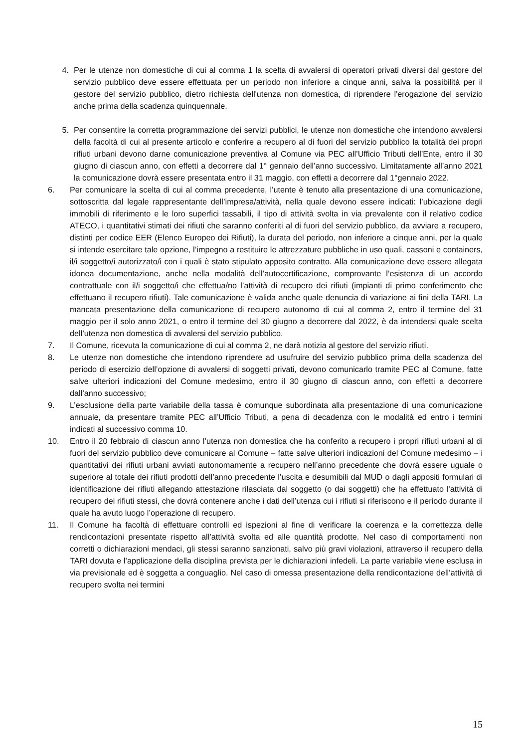4. Per le utenze non domestiche di cui al comma 1 la scelta di avvalersi di operatori privati diversi dal gestore del servizio pubblico deve essere effettuata per un periodo non inferiore a cinque anni, salva la possibilità per il gestore del servizio pubblico, dietro richiesta dell'utenza non domestica, di riprendere l'erogazione del servizio anche prima della scadenza quinquennale.
5. Per consentire la corretta programmazione dei servizi pubblici, le utenze non domestiche che intendono avvalersi della facoltà di cui al presente articolo e conferire a recupero al di fuori del servizio pubblico la totalità dei propri rifiuti urbani devono darne comunicazione preventiva al Comune via PEC all’Ufficio Tributi dell’Ente, entro il 30 giugno di ciascun anno, con effetti a decorrere dal 1° gennaio dell’anno successivo. Limitatamente all’anno 2021 la comunicazione dovrà essere presentata entro il 31 maggio, con effetti a decorrere dal 1°gennaio 2022.
6. Per comunicare la scelta di cui al comma precedente, l’utente è tenuto alla presentazione di una comunicazione, sottoscritta dal legale rappresentante dell’impresa/attività, nella quale devono essere indicati: l’ubicazione degli immobili di riferimento e le loro superfici tassabili, il tipo di attività svolta in via prevalente con il relativo codice ATECO, i quantitativi stimati dei rifiuti che saranno conferiti al di fuori del servizio pubblico, da avviare a recupero, distinti per codice EER (Elenco Europeo dei Rifiuti), la durata del periodo, non inferiore a cinque anni, per la quale si intende esercitare tale opzione, l’impegno a restituire le attrezzature pubbliche in uso quali, cassoni e containers, il/i soggetto/i autorizzato/i con i quali è stato stipulato apposito contratto. Alla comunicazione deve essere allegata idonea documentazione, anche nella modalità dell’autocertificazione, comprovante l’esistenza di un accordo contrattuale con il/i soggetto/i che effettua/no l’attività di recupero dei rifiuti (impianti di primo conferimento che effettuano il recupero rifiuti). Tale comunicazione è valida anche quale denuncia di variazione ai fini della TARI. La mancata presentazione della comunicazione di recupero autonomo di cui al comma 2, entro il termine del 31 maggio per il solo anno 2021, o entro il termine del 30 giugno a decorrere dal 2022, è da intendersi quale scelta dell’utenza non domestica di avvalersi del servizio pubblico.
7. Il Comune, ricevuta la comunicazione di cui al comma 2, ne darà notizia al gestore del servizio rifiuti.
8. Le utenze non domestiche che intendono riprendere ad usufruire del servizio pubblico prima della scadenza del periodo di esercizio dell’opzione di avvalersi di soggetti privati, devono comunicarlo tramite PEC al Comune, fatte salve ulteriori indicazioni del Comune medesimo, entro il 30 giugno di ciascun anno, con effetti a decorrere dall’anno successivo;
9. L’esclusione della parte variabile della tassa è comunque subordinata alla presentazione di una comunicazione annuale, da presentare tramite PEC all’Ufficio Tributi, a pena di decadenza con le modalità ed entro i termini indicati al successivo comma 10.
10. Entro il 20 febbraio di ciascun anno l’utenza non domestica che ha conferito a recupero i propri rifiuti urbani al di fuori del servizio pubblico deve comunicare al Comune – fatte salve ulteriori indicazioni del Comune medesimo – i quantitativi dei rifiuti urbani avviati autonomamente a recupero nell’anno precedente che dovrà essere uguale o superiore al totale dei rifiuti prodotti dell’anno precedente l’uscita e desumibili dal MUD o dagli appositi formulari di identificazione dei rifiuti allegando attestazione rilasciata dal soggetto (o dai soggetti) che ha effettuato l'attività di recupero dei rifiuti stessi, che dovrà contenere anche i dati dell’utenza cui i rifiuti si riferiscono e il periodo durante il quale ha avuto luogo l’operazione di recupero.
11. Il Comune ha facoltà di effettuare controlli ed ispezioni al fine di verificare la coerenza e la correttezza delle rendicontazioni presentate rispetto all’attività svolta ed alle quantità prodotte. Nel caso di comportamenti non corretti o dichiarazioni mendaci, gli stessi saranno sanzionati, salvo più gravi violazioni, attraverso il recupero della TARI dovuta e l’applicazione della disciplina prevista per le dichiarazioni infedeli. La parte variabile viene esclusa in via previsionale ed è soggetta a conguaglio. Nel caso di omessa presentazione della rendicontazione dell’attività di recupero svolta nei termini
15